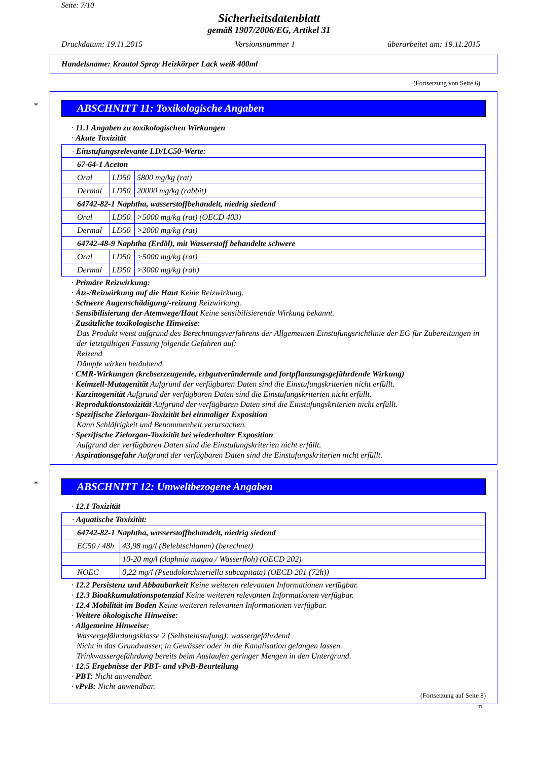Seite: 7/10
Sicherheitsdatenblatt
gemäß 1907/2006/EG, Artikel 31
Druckdatum: 19.11.2015 Versionsnummer 1 überarbeitet am: 19.11.2015
Handelsname: Krautol Spray Heizkörper Lack weiß 400ml
(Fortsetzung von Seite 6)
*
ABSCHNITT 11: Toxikologische Angaben
· 11.1 Angaben zu toxikologischen Wirkungen
· Akute Toxizität
| · Einstufungsrelevante LD/LC50-Werte: | | |
| 67-64-1 Aceton | | |
| Oral | LD50 | 5800 mg/kg (rat) |
| Dermal | LD50 | 20000 mg/kg (rabbit) |
| 64742-82-1 Naphtha, wasserstoffbehandelt, niedrig siedend | | |
| Oral | LD50 | >5000 mg/kg (rat) (OECD 403) |
| Dermal | LD50 | >2000 mg/kg (rat) |
| 64742-48-9 Naphtha (Erdöl), mit Wasserstoff behandelte schwere | | |
| Oral | LD50 | >5000 mg/kg (rat) |
| Dermal | LD50 | >3000 mg/kg (rab) |
· Primäre Reizwirkung:
· Ätz-/Reizwirkung auf die Haut Keine Reizwirkung.
· Schwere Augenschädigung/-reizung Reizwirkung.
· Sensibilisierung der Atemwege/Haut Keine sensibilisierende Wirkung bekannt.
· Zusätzliche toxikologische Hinweise:
Das Produkt weist aufgrund des Berechnungsverfahrens der Allgemeinen Einstufungsrichtlinie der EG für Zubereitungen in der letztgültigen Fassung folgende Gefahren auf:
Reizend
Dämpfe wirken betäubend.
· CMR-Wirkungen (krebserzeugende, erbgutverändernde und fortpflanzungsgefährdende Wirkung)
· Keimzell-Mutagenität Aufgrund der verfügbaren Daten sind die Einstufungskriterien nicht erfüllt.
· Karzinogenität Aufgrund der verfügbaren Daten sind die Einstufungskriterien nicht erfüllt.
· Reproduktionstoxizität Aufgrund der verfügbaren Daten sind die Einstufungskriterien nicht erfüllt.
· Spezifische Zielorgan-Toxizität bei einmaliger Exposition
Kann Schläfrigkeit und Benommenheit verursachen.
· Spezifische Zielorgan-Toxizität bei wiederholter Exposition
Aufgrund der verfügbaren Daten sind die Einstufungskriterien nicht erfüllt.
· Aspirationsgefahr Aufgrund der verfügbaren Daten sind die Einstufungskriterien nicht erfüllt.
*
ABSCHNITT 12: Umweltbezogene Angaben
· 12.1 Toxizität
| · Aquatische Toxizität: | |
| 64742-82-1 Naphtha, wasserstoffbehandelt, niedrig siedend | |
| EC50 / 48h | 43,98 mg/l (Belebtschlamm) (berechnet) |
| | 10-20 mg/l (daphnia magna / Wasserfloh) (OECD 202) |
| NOEC | 0,22 mg/l (Pseudokirchneriella subcapitata) (OECD 201 (72h)) |
· 12.2 Persistenz und Abbaubarkeit Keine weiteren relevanten Informationen verfügbar.
· 12.3 Bioakkumulationspotenzial Keine weiteren relevanten Informationen verfügbar.
· 12.4 Mobilität im Boden Keine weiteren relevanten Informationen verfügbar.
· Weitere ökologische Hinweise:
· Allgemeine Hinweise:
Wassergefährdungsklasse 2 (Selbsteinstufung): wassergefährdend
Nicht in das Grundwasser, in Gewässer oder in die Kanalisation gelangen lassen.
Trinkwassergefährdung bereits beim Auslaufen geringer Mengen in den Untergrund.
· 12.5 Ergebnisse der PBT- und vPvB-Beurteilung
· PBT: Nicht anwendbar.
· vPvB: Nicht anwendbar.
(Fortsetzung auf Seite 8)
D